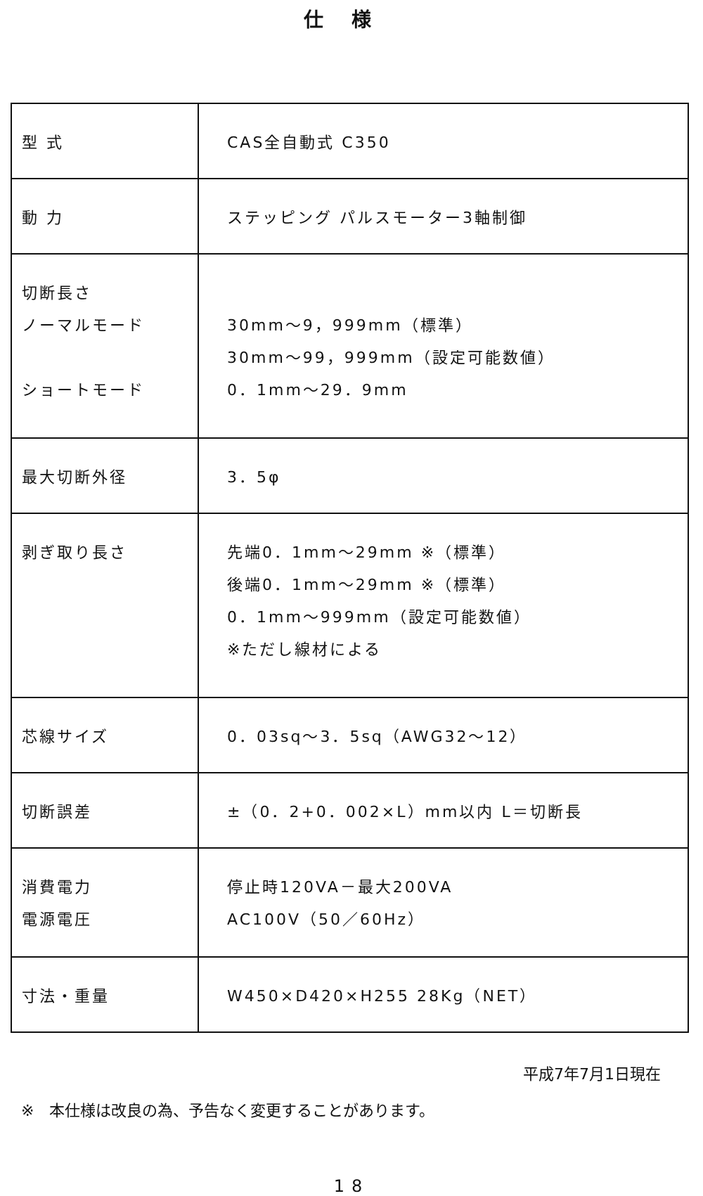仕様
| 型 式 | CAS全自動式 C350 |
| 動 力 | ステッピング パルスモーター3軸制御 |
| 切断長さ ノーマルモード ショートモード | 30mm～9，999mm（標準） 30mm～99，999mm（設定可能数値） 0．1mm～29．9mm |
| 最大切断外径 | 3．5φ |
| 剥ぎ取り長さ | 先端0．1mm～29mm ※（標準） 後端0．1mm～29mm ※（標準） 0．1mm～999mm（設定可能数値） ※ただし線材による |
| 芯線サイズ | 0．03sq～3．5sq（AWG32～12） |
| 切断誤差 | ±（0．2+0．002×L）mm以内 L＝切断長 |
| 消費電力 電源電圧 | 停止時120VA－最大200VA AC100V（50／60Hz） |
| 寸法・重量 | W450×D420×H255 28Kg（NET） |
平成7年7月1日現在
※　本仕様は改良の為、予告なく変更することがあります。
18